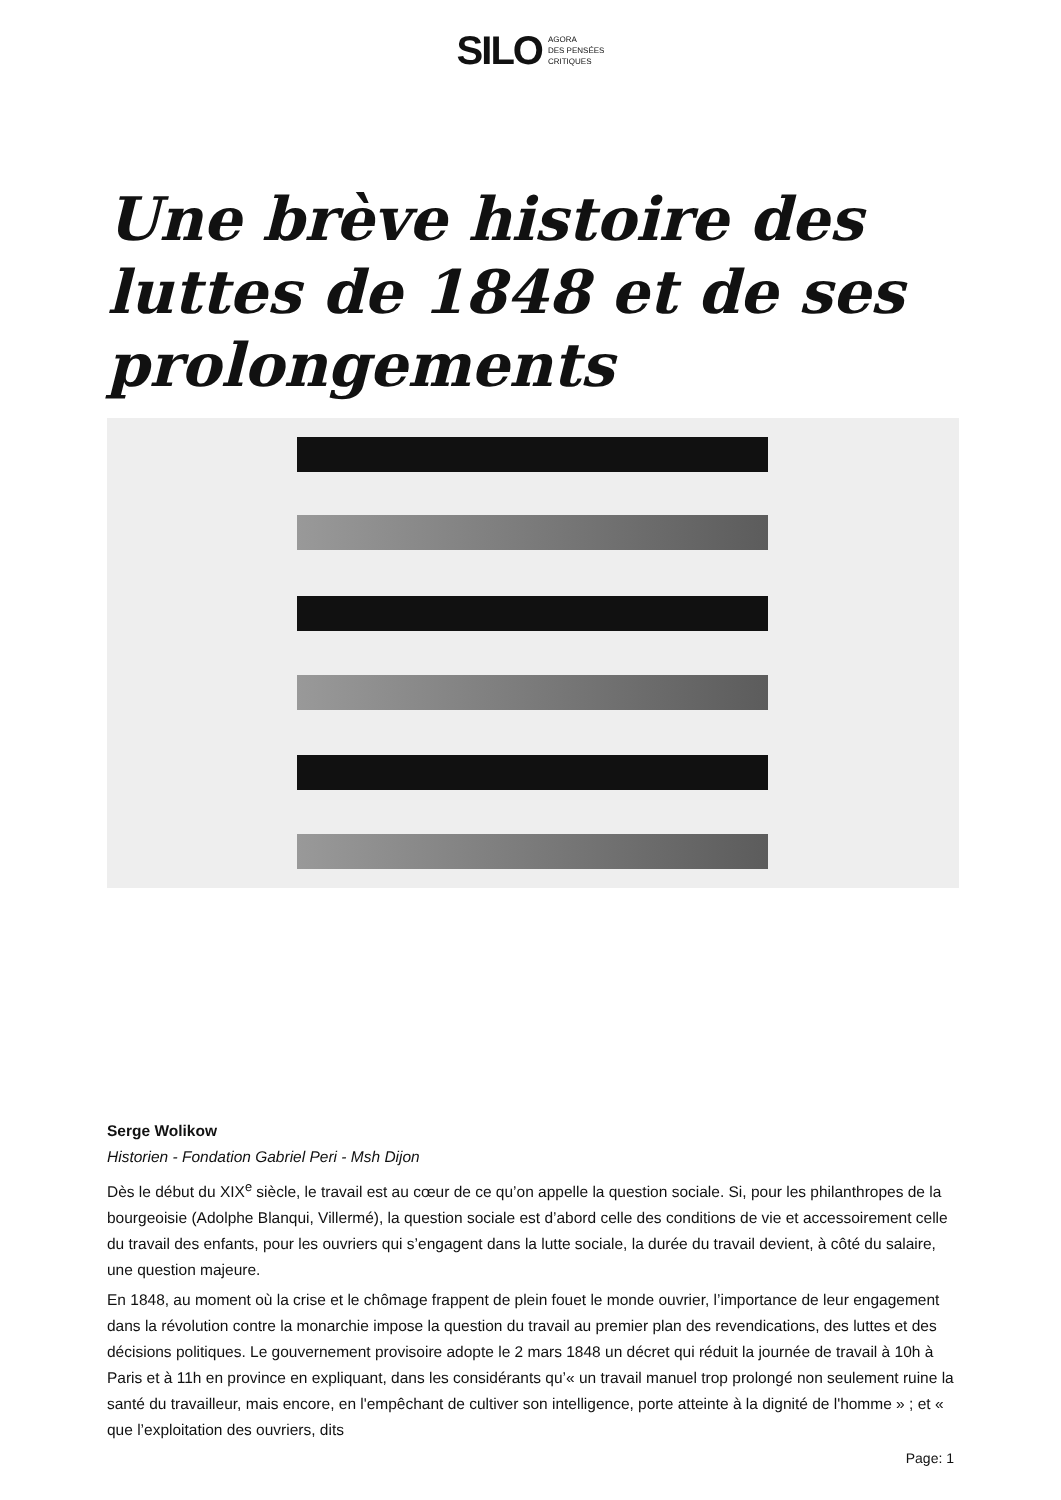SILO AGORA
DES PENSÉES
CRITIQUES
Une brève histoire des luttes de 1848 et de ses prolongements
Serge Wolikow
Historien - Fondation Gabriel Peri - Msh Dijon
Dès le début du XIX<sup>e</sup> siècle, le travail est au cœur de ce qu’on appelle la question sociale. Si, pour les philanthropes de la bourgeoisie (Adolphe Blanqui, Villermé), la question sociale est d’abord celle des conditions de vie et accessoirement celle du travail des enfants, pour les ouvriers qui s’engagent dans la lutte sociale, la durée du travail devient, à côté du salaire, une question majeure.
En 1848, au moment où la crise et le chômage frappent de plein fouet le monde ouvrier, l’importance de leur engagement dans la révolution contre la monarchie impose la question du travail au premier plan des revendications, des luttes et des décisions politiques. Le gouvernement provisoire adopte le 2 mars 1848 un décret qui réduit la journée de travail à 10h à Paris et à 11h en province en expliquant, dans les considérants qu’« un travail manuel trop prolongé non seulement ruine la santé du travailleur, mais encore, en l'empêchant de cultiver son intelligence, porte atteinte à la dignité de l'homme » ; et « que l’exploitation des ouvriers, dits
Page: 1